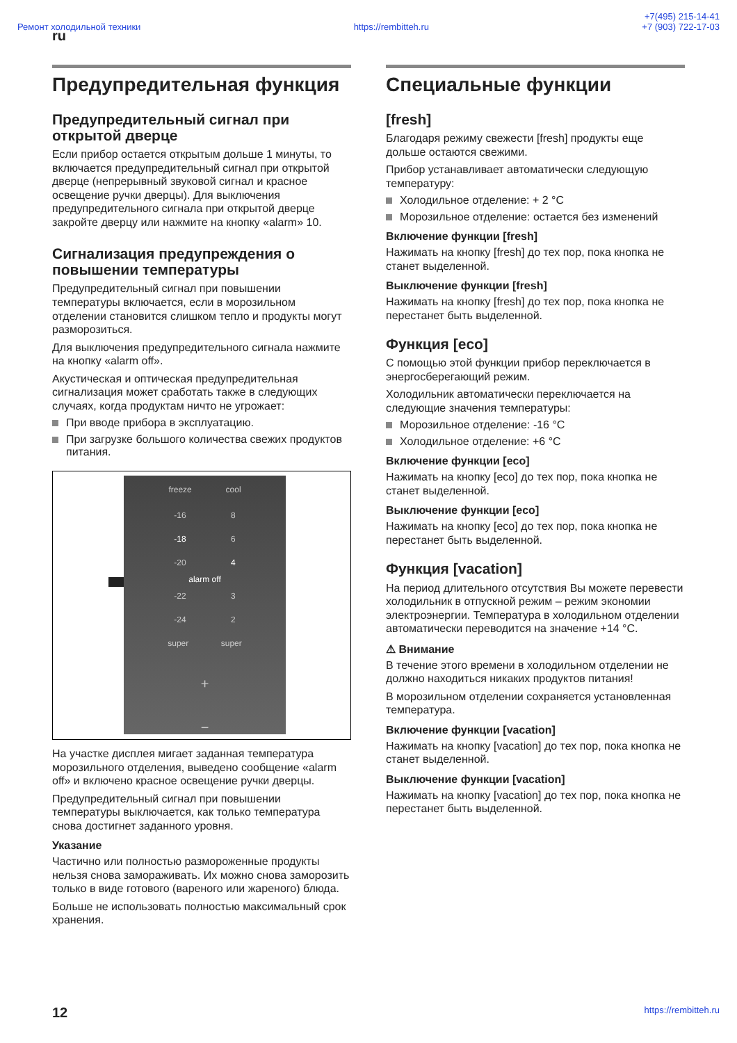Ремонт холодильной техники https://rembitteh.ru +7(495) 215-14-41
+7 (903) 722-17-03
ru
Предупредительная функция
Предупредительный сигнал при открытой дверце
Если прибор остается открытым дольше 1 минуты, то включается предупредительный сигнал при открытой дверце (непрерывный звуковой сигнал и красное освещение ручки дверцы). Для выключения предупредительного сигнала при открытой дверце закройте дверцу или нажмите на кнопку «alarm» 10.
Сигнализация предупреждения о повышении температуры
Предупредительный сигнал при повышении температуры включается, если в морозильном отделении становится слишком тепло и продукты могут разморозиться.
Для выключения предупредительного сигнала нажмите на кнопку «alarm off».
Акустическая и оптическая предупредительная сигнализация может сработать также в следующих случаях, когда продуктам ничто не угрожает:
При вводе прибора в эксплуатацию.
При загрузке большого количества свежих продуктов питания.
freeze cool
-16 8
-18 6
-20 4
alarm off
-22 3
-24 2
super super
+
−
На участке дисплея мигает заданная температура морозильного отделения, выведено сообщение «alarm off» и включено красное освещение ручки дверцы.
Предупредительный сигнал при повышении температуры выключается, как только температура снова достигнет заданного уровня.
Указание
Частично или полностью размороженные продукты нельзя снова замораживать. Их можно снова заморозить только в виде готового (вареного или жареного) блюда.
Больше не использовать полностью максимальный срок хранения.
Специальные функции
[fresh]
Благодаря режиму свежести [fresh] продукты еще дольше остаются свежими.
Прибор устанавливает автоматически следующую температуру:
Холодильное отделение: + 2 °C
Морозильное отделение: остается без изменений
Включение функции [fresh]
Нажимать на кнопку [fresh] до тех пор, пока кнопка не станет выделенной.
Выключение функции [fresh]
Нажимать на кнопку [fresh] до тех пор, пока кнопка не перестанет быть выделенной.
Функция [eco]
С помощью этой функции прибор переключается в энергосберегающий режим.
Холодильник автоматически переключается на следующие значения температуры:
Морозильное отделение: -16 °C
Холодильное отделение: +6 °C
Включение функции [eco]
Нажимать на кнопку [eco] до тех пор, пока кнопка не станет выделенной.
Выключение функции [eco]
Нажимать на кнопку [eco] до тех пор, пока кнопка не перестанет быть выделенной.
Функция [vacation]
На период длительного отсутствия Вы можете перевести холодильник в отпускной режим – режим экономии электроэнергии. Температура в холодильном отделении автоматически переводится на значение +14 °C.
⚠ Внимание
В течение этого времени в холодильном отделении не должно находиться никаких продуктов питания!
В морозильном отделении сохраняется установленная температура.
Включение функции [vacation]
Нажимать на кнопку [vacation] до тех пор, пока кнопка не станет выделенной.
Выключение функции [vacation]
Нажимать на кнопку [vacation] до тех пор, пока кнопка не перестанет быть выделенной.
12 https://rembitteh.ru